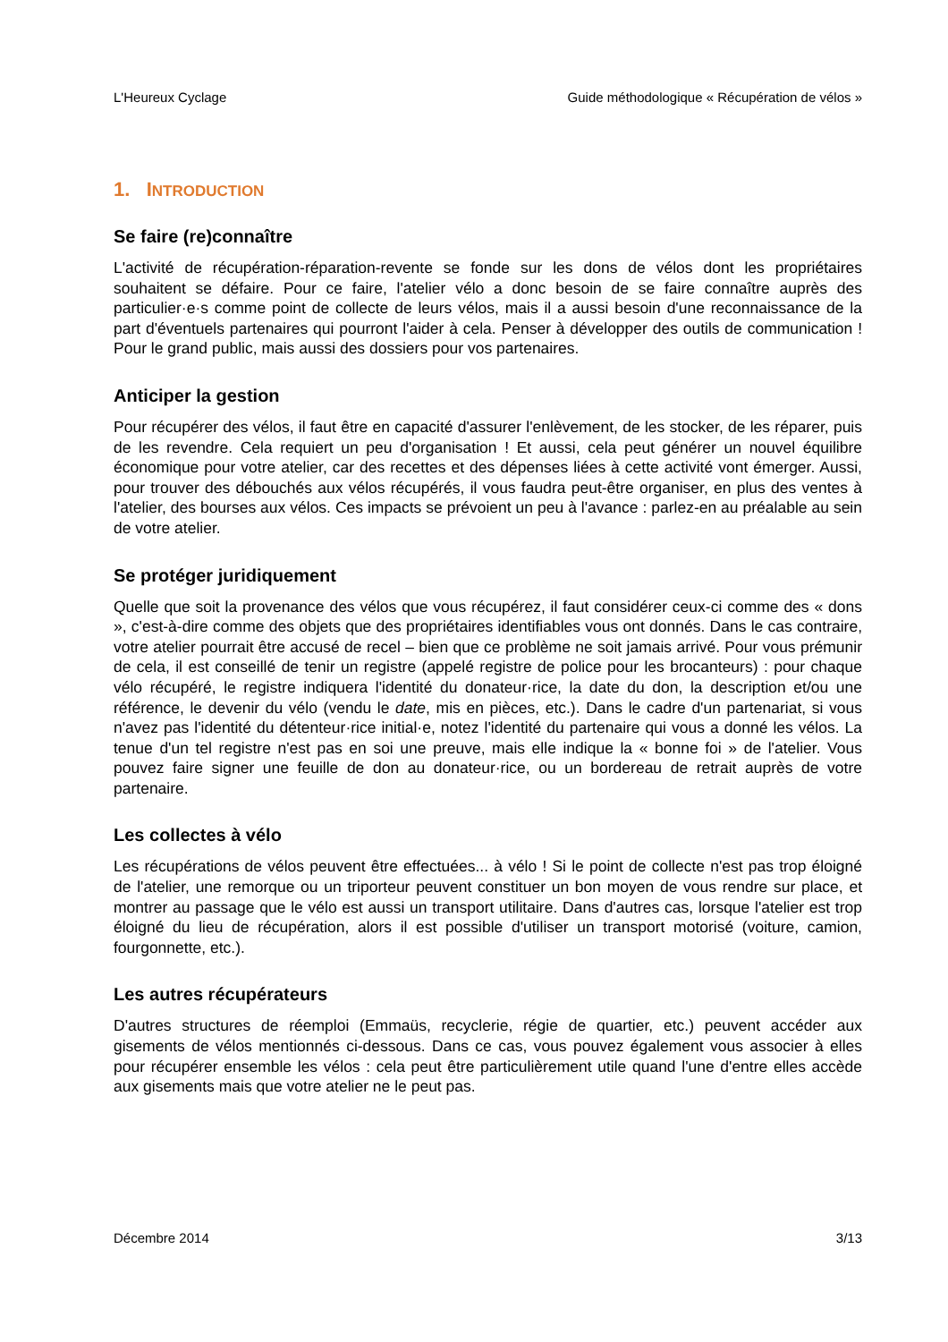L'Heureux Cyclage Guide méthodologique « Récupération de vélos »
1. INTRODUCTION
Se faire (re)connaître
L'activité de récupération-réparation-revente se fonde sur les dons de vélos dont les propriétaires souhaitent se défaire. Pour ce faire, l'atelier vélo a donc besoin de se faire connaître auprès des particulier·e·s comme point de collecte de leurs vélos, mais il a aussi besoin d'une reconnaissance de la part d'éventuels partenaires qui pourront l'aider à cela. Penser à développer des outils de communication ! Pour le grand public, mais aussi des dossiers pour vos partenaires.
Anticiper la gestion
Pour récupérer des vélos, il faut être en capacité d'assurer l'enlèvement, de les stocker, de les réparer, puis de les revendre. Cela requiert un peu d'organisation ! Et aussi, cela peut générer un nouvel équilibre économique pour votre atelier, car des recettes et des dépenses liées à cette activité vont émerger. Aussi, pour trouver des débouchés aux vélos récupérés, il vous faudra peut-être organiser, en plus des ventes à l'atelier, des bourses aux vélos. Ces impacts se prévoient un peu à l'avance : parlez-en au préalable au sein de votre atelier.
Se protéger juridiquement
Quelle que soit la provenance des vélos que vous récupérez, il faut considérer ceux-ci comme des « dons », c'est-à-dire comme des objets que des propriétaires identifiables vous ont donnés. Dans le cas contraire, votre atelier pourrait être accusé de recel – bien que ce problème ne soit jamais arrivé. Pour vous prémunir de cela, il est conseillé de tenir un registre (appelé registre de police pour les brocanteurs) : pour chaque vélo récupéré, le registre indiquera l'identité du donateur·rice, la date du don, la description et/ou une référence, le devenir du vélo (vendu le date, mis en pièces, etc.). Dans le cadre d'un partenariat, si vous n'avez pas l'identité du détenteur·rice initial·e, notez l'identité du partenaire qui vous a donné les vélos. La tenue d'un tel registre n'est pas en soi une preuve, mais elle indique la « bonne foi » de l'atelier. Vous pouvez faire signer une feuille de don au donateur·rice, ou un bordereau de retrait auprès de votre partenaire.
Les collectes à vélo
Les récupérations de vélos peuvent être effectuées... à vélo ! Si le point de collecte n'est pas trop éloigné de l'atelier, une remorque ou un triporteur peuvent constituer un bon moyen de vous rendre sur place, et montrer au passage que le vélo est aussi un transport utilitaire. Dans d'autres cas, lorsque l'atelier est trop éloigné du lieu de récupération, alors il est possible d'utiliser un transport motorisé (voiture, camion, fourgonnette, etc.).
Les autres récupérateurs
D'autres structures de réemploi (Emmaüs, recyclerie, régie de quartier, etc.) peuvent accéder aux gisements de vélos mentionnés ci-dessous. Dans ce cas, vous pouvez également vous associer à elles pour récupérer ensemble les vélos : cela peut être particulièrement utile quand l'une d'entre elles accède aux gisements mais que votre atelier ne le peut pas.
Décembre 2014 3/13